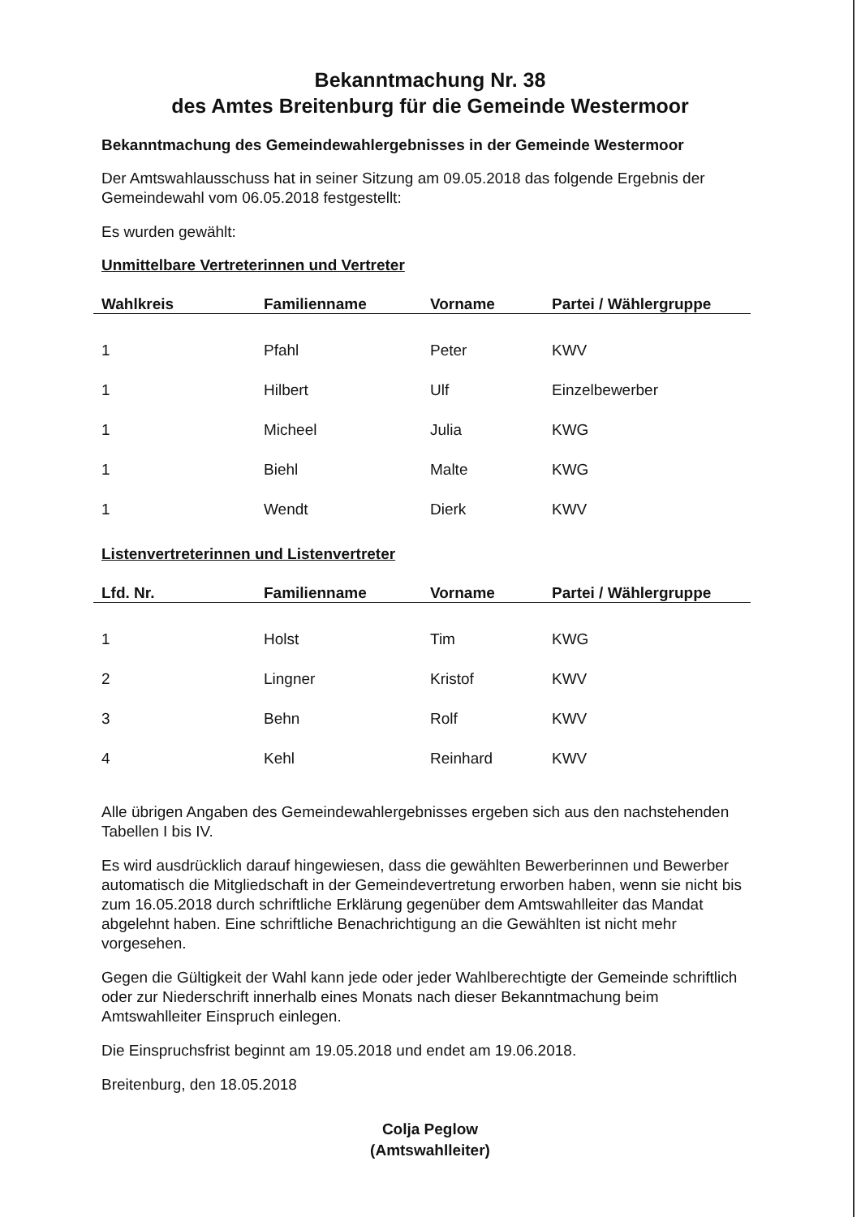Bekanntmachung Nr. 38
des Amtes Breitenburg für die Gemeinde Westermoor
Bekanntmachung des Gemeindewahlergebnisses in der Gemeinde Westermoor
Der Amtswahlausschuss hat in seiner Sitzung am 09.05.2018 das folgende Ergebnis der Gemeindewahl vom 06.05.2018 festgestellt:
Es wurden gewählt:
Unmittelbare Vertreterinnen und Vertreter
| Wahlkreis | Familienname | Vorname | Partei / Wählergruppe |
| --- | --- | --- | --- |
| 1 | Pfahl | Peter | KWV |
| 1 | Hilbert | Ulf | Einzelbewerber |
| 1 | Micheel | Julia | KWG |
| 1 | Biehl | Malte | KWG |
| 1 | Wendt | Dierk | KWV |
Listenvertreterinnen und Listenvertreter
| Lfd. Nr. | Familienname | Vorname | Partei / Wählergruppe |
| --- | --- | --- | --- |
| 1 | Holst | Tim | KWG |
| 2 | Lingner | Kristof | KWV |
| 3 | Behn | Rolf | KWV |
| 4 | Kehl | Reinhard | KWV |
Alle übrigen Angaben des Gemeindewahlergebnisses ergeben sich aus den nachstehenden Tabellen I bis IV.
Es wird ausdrücklich darauf hingewiesen, dass die gewählten Bewerberinnen und Bewerber automatisch die Mitgliedschaft in der Gemeindevertretung erworben haben, wenn sie nicht bis zum 16.05.2018 durch schriftliche Erklärung gegenüber dem Amtswahlleiter das Mandat abgelehnt haben. Eine schriftliche Benachrichtigung an die Gewählten ist nicht mehr vorgesehen.
Gegen die Gültigkeit der Wahl kann jede oder jeder Wahlberechtigte der Gemeinde schriftlich oder zur Niederschrift innerhalb eines Monats nach dieser Bekanntmachung beim Amtswahlleiter Einspruch einlegen.
Die Einspruchsfrist beginnt am 19.05.2018 und endet am 19.06.2018.
Breitenburg, den 18.05.2018
Colja Peglow
(Amtswahlleiter)